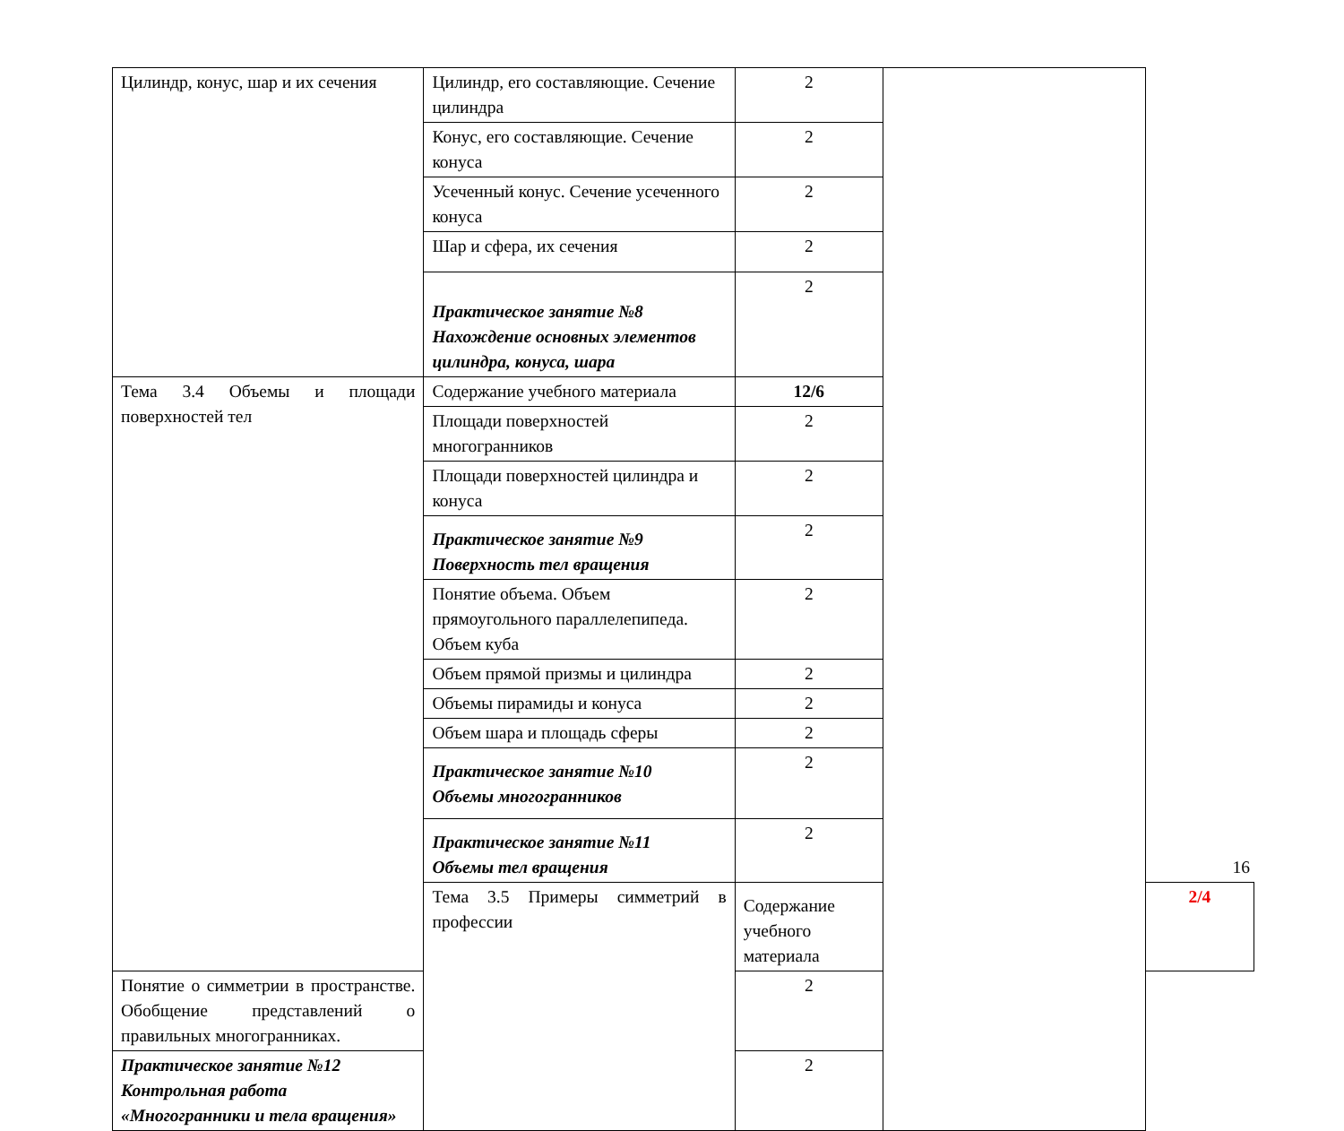| Цилиндр, конус, шар и их сечения | Цилиндр, его составляющие. Сечение цилиндра | 2 | | |
| | Конус, его составляющие. Сечение конуса | 2 | | |
| | Усеченный конус. Сечение усеченного конуса | 2 | | |
| | Шар и сфера, их сечения | 2 | | |
| | Практическое занятие №8 Нахождение основных элементов цилиндра, конуса, шара | 2 | | |
| Тема 3.4 Объемы и площади поверхностей тел | Содержание учебного материала | 12/6 | | |
| | Площади поверхностей многогранников | 2 | | |
| | Площади поверхностей цилиндра и конуса | 2 | | |
| | Практическое занятие №9 Поверхность тел вращения | 2 | | |
| | Понятие объема. Объем прямоугольного параллелепипеда. Объем куба | 2 | | |
| | Объем прямой призмы и цилиндра | 2 | | |
| | Объемы пирамиды и конуса | 2 | | |
| | Объем шара и площадь сферы | 2 | | |
| | Практическое занятие №10 Объемы многогранников | 2 | | |
| | Практическое занятие №11 Объемы тел вращения | 2 | | |
| | Тема 3.5 Примеры симметрий в профессии | Содержание учебного материала | | 2/4 |
| Понятие о симметрии в пространстве. Обобщение представлений о правильных многогранниках. | | 2 | | |
| Практическое занятие №12 Контрольная работа «Многогранники и тела вращения» | | 2 | | |
16